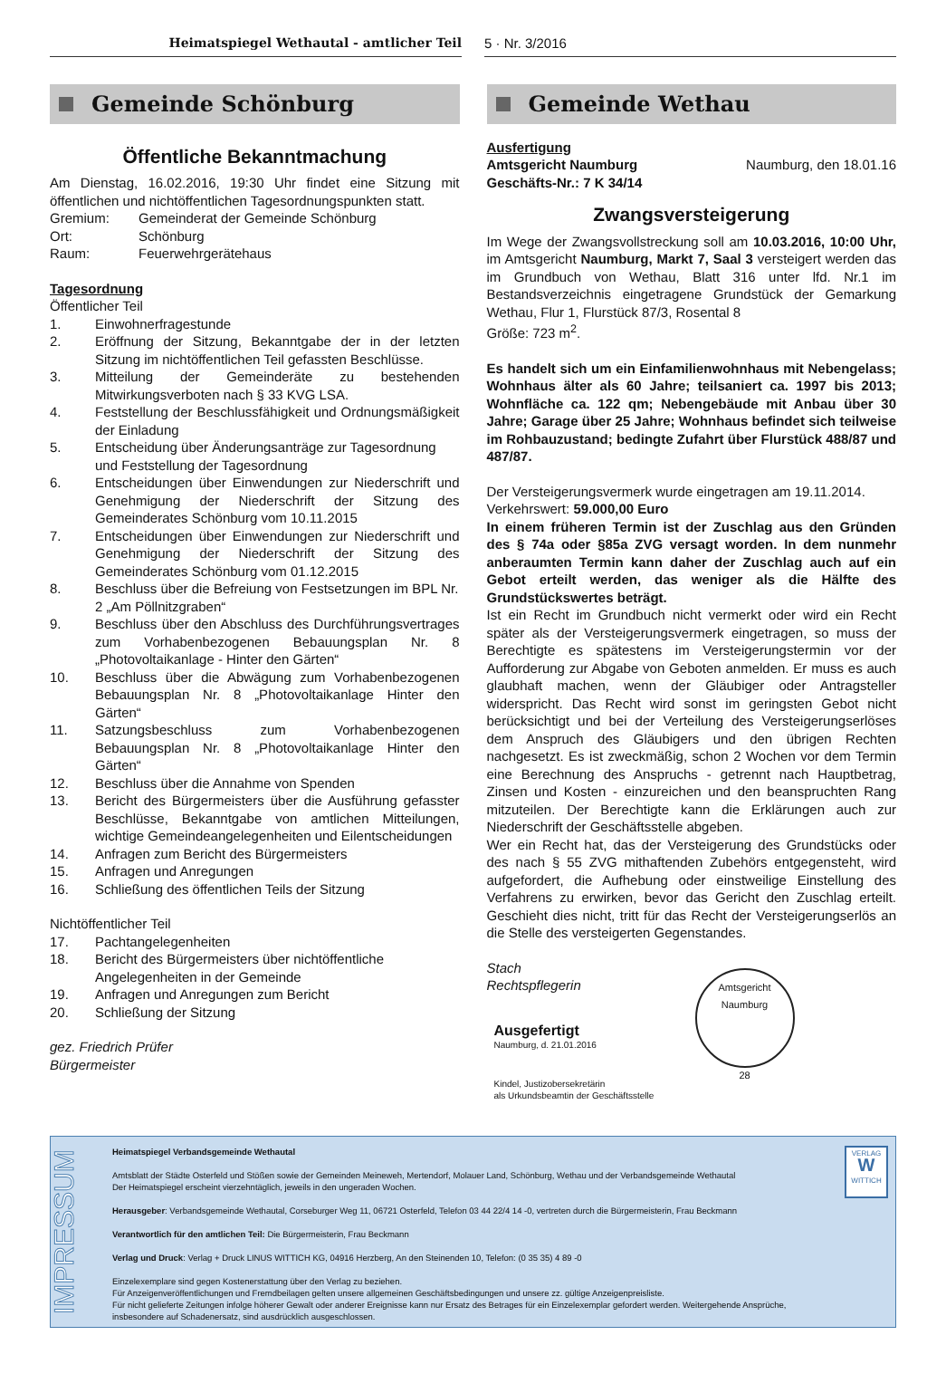Heimatspiegel Wethautal - amtlicher Teil 5 · Nr. 3/2016
Gemeinde Schönburg
Öffentliche Bekanntmachung
Am Dienstag, 16.02.2016, 19:30 Uhr findet eine Sitzung mit öffentlichen und nichtöffentlichen Tagesordnungspunkten statt.
Gremium: Gemeinderat der Gemeinde Schönburg
Ort: Schönburg
Raum: Feuerwehrgerätehaus
Tagesordnung
Öffentlicher Teil
1. Einwohnerfragestunde
2. Eröffnung der Sitzung, Bekanntgabe der in der letzten Sitzung im nichtöffentlichen Teil gefassten Beschlüsse.
3. Mitteilung der Gemeinderäte zu bestehenden Mitwirkungsverboten nach § 33 KVG LSA.
4. Feststellung der Beschlussfähigkeit und Ordnungsmäßigkeit der Einladung
5. Entscheidung über Änderungsanträge zur Tagesordnung und Feststellung der Tagesordnung
6. Entscheidungen über Einwendungen zur Niederschrift und Genehmigung der Niederschrift der Sitzung des Gemeinderates Schönburg vom 10.11.2015
7. Entscheidungen über Einwendungen zur Niederschrift und Genehmigung der Niederschrift der Sitzung des Gemeinderates Schönburg vom 01.12.2015
8. Beschluss über die Befreiung von Festsetzungen im BPL Nr. 2 „Am Pöllnitzgraben“
9. Beschluss über den Abschluss des Durchführungsvertrages zum Vorhabenbezogenen Bebauungsplan Nr. 8 „Photovoltaikanlage - Hinter den Gärten“
10. Beschluss über die Abwägung zum Vorhabenbezogenen Bebauungsplan Nr. 8 „Photovoltaikanlage Hinter den Gärten“
11. Satzungsbeschluss zum Vorhabenbezogenen Bebauungsplan Nr. 8 „Photovoltaikanlage Hinter den Gärten“
12. Beschluss über die Annahme von Spenden
13. Bericht des Bürgermeisters über die Ausführung gefasster Beschlüsse, Bekanntgabe von amtlichen Mitteilungen, wichtige Gemeindeangelegenheiten und Eilentscheidungen
14. Anfragen zum Bericht des Bürgermeisters
15. Anfragen und Anregungen
16. Schließung des öffentlichen Teils der Sitzung
Nichtöffentlicher Teil
17. Pachtangelegenheiten
18. Bericht des Bürgermeisters über nichtöffentliche Angelegenheiten in der Gemeinde
19. Anfragen und Anregungen zum Bericht
20. Schließung der Sitzung
gez. Friedrich Prüfer
Bürgermeister
Gemeinde Wethau
Ausfertigung
Amtsgericht Naumburg Naumburg, den 18.01.16
Geschäfts-Nr.: 7 K 34/14
Zwangsversteigerung
Im Wege der Zwangsvollstreckung soll am 10.03.2016, 10:00 Uhr, im Amtsgericht Naumburg, Markt 7, Saal 3 versteigert werden das im Grundbuch von Wethau, Blatt 316 unter lfd. Nr.1 im Bestandsverzeichnis eingetragene Grundstück der Gemarkung Wethau, Flur 1, Flurstück 87/3, Rosental 8
Größe: 723 m<sup>2</sup>.
Es handelt sich um ein Einfamilienwohnhaus mit Nebengelass; Wohnhaus älter als 60 Jahre; teilsaniert ca. 1997 bis 2013; Wohnfläche ca. 122 qm; Nebengebäude mit Anbau über 30 Jahre; Garage über 25 Jahre; Wohnhaus befindet sich teilweise im Rohbauzustand; bedingte Zufahrt über Flurstück 488/87 und 487/87.
Der Versteigerungsvermerk wurde eingetragen am 19.11.2014.
Verkehrswert: 59.000,00 Euro
In einem früheren Termin ist der Zuschlag aus den Gründen des § 74a oder §85a ZVG versagt worden. In dem nunmehr anberaumten Termin kann daher der Zuschlag auch auf ein Gebot erteilt werden, das weniger als die Hälfte des Grundstückswertes beträgt.
Ist ein Recht im Grundbuch nicht vermerkt oder wird ein Recht später als der Versteigerungsvermerk eingetragen, so muss der Berechtigte es spätestens im Versteigerungstermin vor der Aufforderung zur Abgabe von Geboten anmelden. Er muss es auch glaubhaft machen, wenn der Gläubiger oder Antragsteller widerspricht. Das Recht wird sonst im geringsten Gebot nicht berücksichtigt und bei der Verteilung des Versteigerungserlöses dem Anspruch des Gläubigers und den übrigen Rechten nachgesetzt. Es ist zweckmäßig, schon 2 Wochen vor dem Termin eine Berechnung des Anspruchs - getrennt nach Hauptbetrag, Zinsen und Kosten - einzureichen und den beanspruchten Rang mitzuteilen. Der Berechtigte kann die Erklärungen auch zur Niederschrift der Geschäftsstelle abgeben.
Wer ein Recht hat, das der Versteigerung des Grundstücks oder des nach § 55 ZVG mithaftenden Zubehörs entgegensteht, wird aufgefordert, die Aufhebung oder einstweilige Einstellung des Verfahrens zu erwirken, bevor das Gericht den Zuschlag erteilt. Geschieht dies nicht, tritt für das Recht der Versteigerungserlös an die Stelle des versteigerten Gegenstandes.
Stach
Rechtspflegerin
Ausgefertigt
Naumburg, d. 21.01.2016
Kindel, Justizobersekretärin
als Urkundsbeamtin der Geschäftsstelle
Amtsgericht Naumburg
28
IMPRESSUM
Heimatspiegel Verbandsgemeinde Wethautal
Amtsblatt der Städte Osterfeld und Stößen sowie der Gemeinden Meineweh, Mertendorf, Molauer Land, Schönburg, Wethau und der Verbandsgemeinde Wethautal
Der Heimatspiegel erscheint vierzehntäglich, jeweils in den ungeraden Wochen.
Herausgeber: Verbandsgemeinde Wethautal, Corseburger Weg 11, 06721 Osterfeld, Telefon 03 44 22/4 14 -0, vertreten durch die Bürgermeisterin, Frau Beckmann
Verantwortlich für den amtlichen Teil: Die Bürgermeisterin, Frau Beckmann
Verlag und Druck: Verlag + Druck LINUS WITTICH KG, 04916 Herzberg, An den Steinenden 10, Telefon: (0 35 35) 4 89 -0
Einzelexemplare sind gegen Kostenerstattung über den Verlag zu beziehen.
Für Anzeigenveröffentlichungen und Fremdbeilagen gelten unsere allgemeinen Geschäftsbedingungen und unsere zz. gültige Anzeigenpreisliste.
Für nicht gelieferte Zeitungen infolge höherer Gewalt oder anderer Ereignisse kann nur Ersatz des Betrages für ein Einzelexemplar gefordert werden. Weitergehende Ansprüche, insbesondere auf Schadenersatz, sind ausdrücklich ausgeschlossen.
VERLAG
W
WITTICH